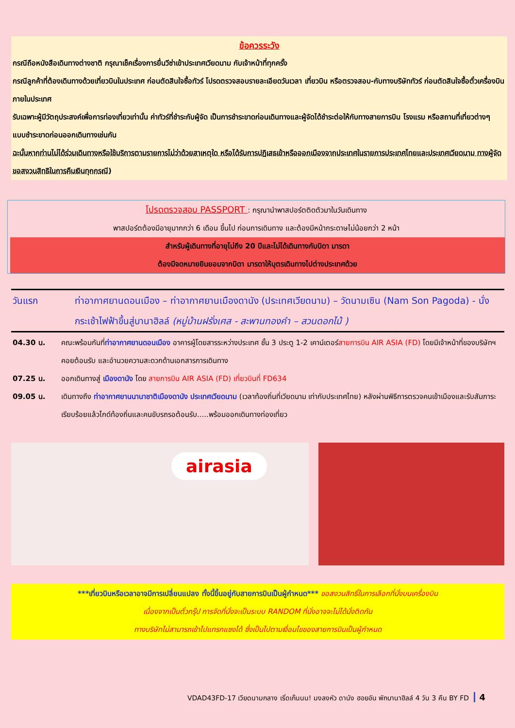ข้อควรระวัง
กรณีถือหนังสือเดินทางต่างชาติ กรุณาเช็คเรื่องการยื่นวีซ่าเข้าประเทศเวียดนาม กับเจ้าหน้าที่ทุกครั้ง
กรณีลูกค้าที่ต้องเดินทางด้วยเที่ยวบินในประเทศ ก่อนตัดสินใจซื้อทัวร์ โปรดตรวจสอบรายละเอียดวันเวลา เที่ยวบิน หรือตรวจสอบ-กับทางบริษัททัวร์ ก่อนตัดสินใจซื้อตั๋วเครื่องบินภายในประเทศ
รับเฉพาะผู้มีวัตถุประสงค์เพื่อการท่องเที่ยวเท่านั้น ค่าทัวร์ที่ชำระกับผู้จัด เป็นการชำระขาดก่อนเดินทางและผู้จัดได้ชำระต่อให้กับทางสายการบิน โรงแรม หรือสถานที่เที่ยวต่างๆ แบบชำระขาดก่อนออกเดินทางเช่นกัน
ฉะนั้นหากท่านไม่ได้ร่วมเดินทางหรือใช้บริการตามรายการไม่ว่าด้วยสาเหตุใด หรือได้รับการปฏิเสธเข้าหรือออกเมืองจากประเทศในรายการประเทศไทยและประเทศเวียดนาม ทางผู้จัดขอสงวนสิทธิในการคืนเงินทุกกรณี)
โปรดตรวจสอบ PASSPORT : กรุณานำพาสปอร์ตติดตัวมาในวันเดินทาง
พาสปอร์ตต้องมีอายุมากกว่า 6 เดือน ขึ้นไป ก่อนการเดินทาง และต้องมีหน้ากระดาษไม่น้อยกว่า 2 หน้า
สำหรับผู้เดินทางที่อายุไม่ถึง 20 ปีและไม่ได้เดินทางกับบิดา มารดา
ต้องมีจดหมายยินยอมจากบิดา มารดาให้บุตรเดินทางไปต่างประเทศด้วย
วันแรก ท่าอากาศยานดอนเมือง – ท่าอากาศยานเมืองดานัง (ประเทศเวียดนาม) – วัดนามเซิน (Nam Son Pagoda) - นั่งกระเช้าไฟฟ้าขึ้นสู่บานาฮิลล์ (หมู่บ้านฝรั่งเศส - สะพานทองคำ – สวนดอกไม้ )
04.30 น. คณะพร้อมกันที่ท่าอากาศยานดอนเมือง อาคารผู้โดยสารระหว่างประเทศ ชั้น 3 ประตู 1-2 เคาน์เตอร์สายการบิน AIR ASIA (FD) โดยมีเจ้าหน้าที่ของบริษัทฯคอยต้อนรับ และอำนวยความสะดวกด้านเอกสารการเดินทาง
07.25 น. ออกเดินทางสู่ เมืองดานัง โดย สายการบิน AIR ASIA (FD) เที่ยวบินที่ FD634
09.05 น. เดินทางถึง ท่าอากาศยานนานาชาติเมืองดานัง ประเทศเวียดนาม (เวลาท้องถิ่นที่เวียดนาม เท่ากับประเทศไทย) หลังผ่านพิธีการตรวจคนเข้าเมืองและรับสัมภาระเรียบร้อยแล้วไกด์ท้องถิ่นและคนขับรถรอต้อนรับ.....พร้อมออกเดินทางท่องเที่ยว
airasia
***เที่ยวบินหรือเวลาอาจมีการเปลี่ยนแปลง ทั้งนี้ขึ้นอยู่กับสายการบินเป็นผู้กำหนด*** ขอสงวนสิทธิ์ในการเลือกที่นั่งบนเครื่องบิน
เนื่องจากเป็นตั๋วกรุ๊ป การจัดที่นั่งจะเป็นระบบ RANDOM ที่นั่งอาจจะไม่ได้นั่งติดกัน
ทางบริษัทไม่สามารถเข้าไปแทรกแซงได้ ซึ่งเป็นไปตามเงื่อนไขของสายการบินเป็นผู้กำหนด
VDAD43FD-17 เวียดนามกลาง เริ่ดเก๊นนน! มงลงหัว ดานัง ฮอยอัน พักบานาฮิลล์ 4 วัน 3 คืน BY FD 4